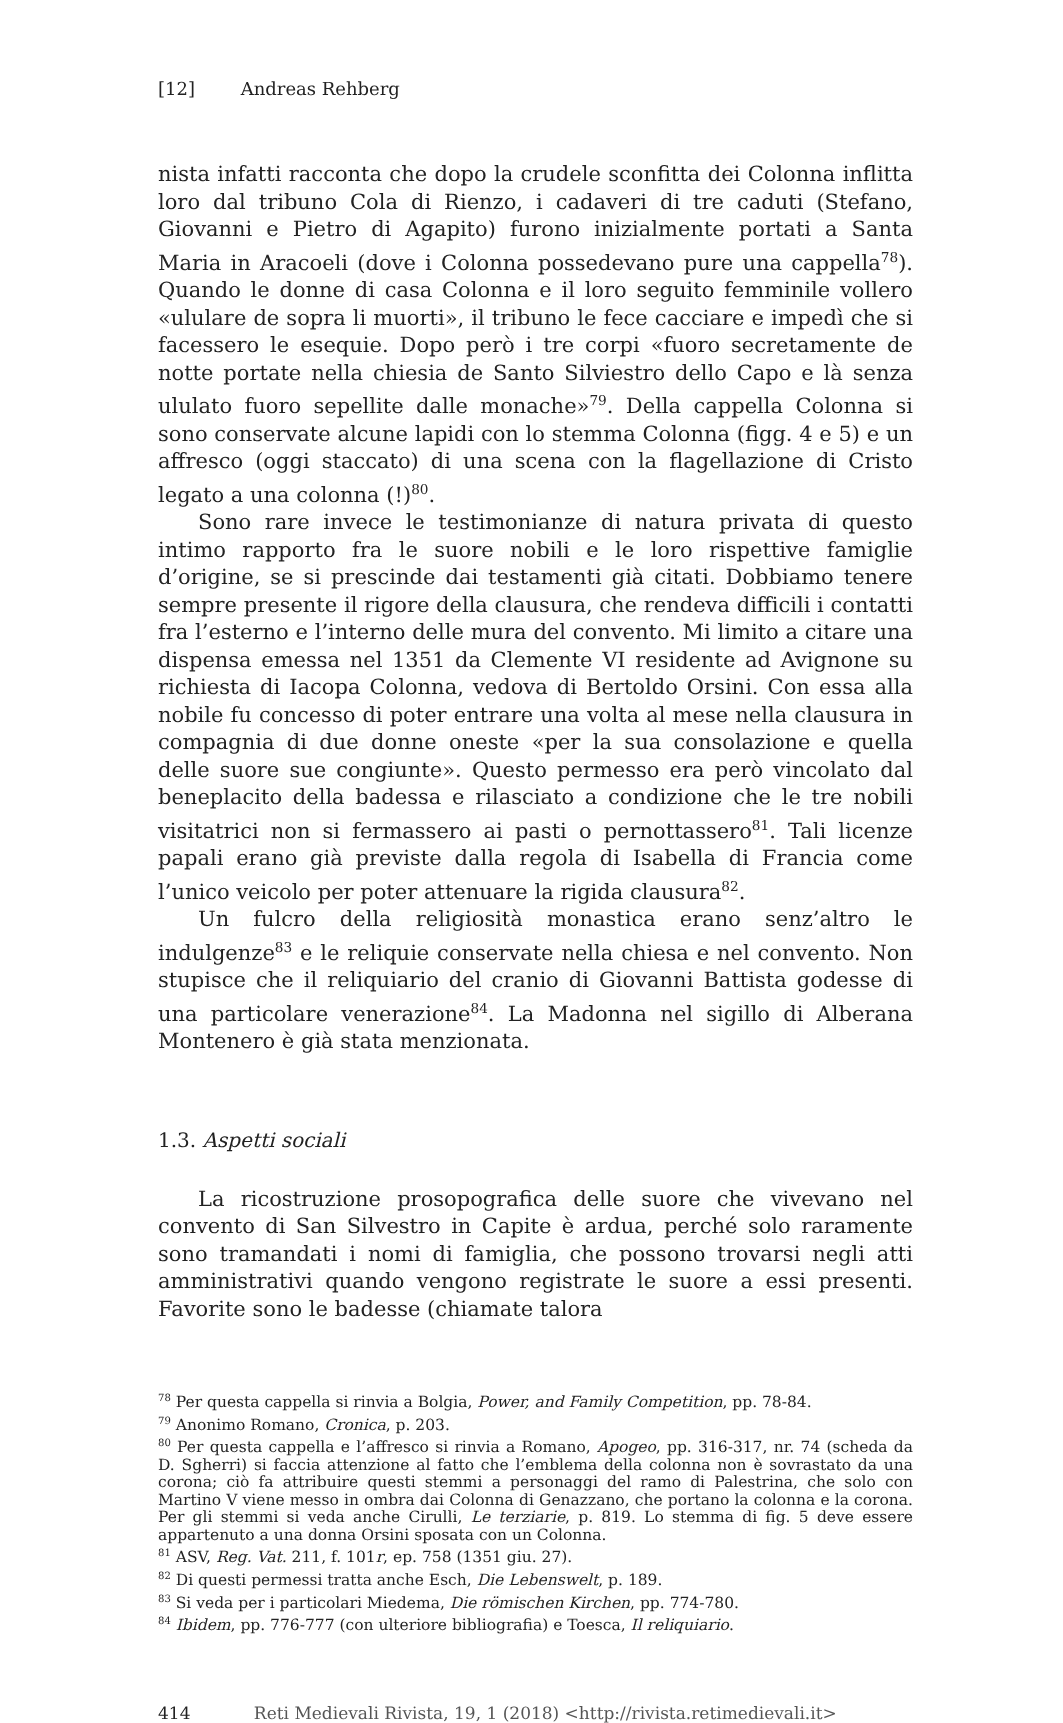[12] Andreas Rehberg
nista infatti racconta che dopo la crudele sconfitta dei Colonna inflitta loro dal tribuno Cola di Rienzo, i cadaveri di tre caduti (Stefano, Giovanni e Pietro di Agapito) furono inizialmente portati a Santa Maria in Aracoeli (dove i Colonna possedevano pure una cappella<sup>78</sup>). Quando le donne di casa Colonna e il loro seguito femminile vollero «ululare de sopra li muorti», il tribuno le fece cacciare e impedì che si facessero le esequie. Dopo però i tre corpi «fuoro secretamente de notte portate nella chiesia de Santo Silviestro dello Capo e là senza ululato fuoro sepellite dalle monache»<sup>79</sup>. Della cappella Colonna si sono conservate alcune lapidi con lo stemma Colonna (figg. 4 e 5) e un affresco (oggi staccato) di una scena con la flagellazione di Cristo legato a una colonna (!)<sup>80</sup>.
Sono rare invece le testimonianze di natura privata di questo intimo rapporto fra le suore nobili e le loro rispettive famiglie d’origine, se si prescinde dai testamenti già citati. Dobbiamo tenere sempre presente il rigore della clausura, che rendeva difficili i contatti fra l’esterno e l’interno delle mura del convento. Mi limito a citare una dispensa emessa nel 1351 da Clemente VI residente ad Avignone su richiesta di Iacopa Colonna, vedova di Bertoldo Orsini. Con essa alla nobile fu concesso di poter entrare una volta al mese nella clausura in compagnia di due donne oneste «per la sua consolazione e quella delle suore sue congiunte». Questo permesso era però vincolato dal beneplacito della badessa e rilasciato a condizione che le tre nobili visitatrici non si fermassero ai pasti o pernottassero<sup>81</sup>. Tali licenze papali erano già previste dalla regola di Isabella di Francia come l’unico veicolo per poter attenuare la rigida clausura<sup>82</sup>.
Un fulcro della religiosità monastica erano senz’altro le indulgenze<sup>83</sup> e le reliquie conservate nella chiesa e nel convento. Non stupisce che il reliquiario del cranio di Giovanni Battista godesse di una particolare venerazione<sup>84</sup>. La Madonna nel sigillo di Alberana Montenero è già stata menzionata.
1.3. Aspetti sociali
La ricostruzione prosopografica delle suore che vivevano nel convento di San Silvestro in Capite è ardua, perché solo raramente sono tramandati i nomi di famiglia, che possono trovarsi negli atti amministrativi quando vengono registrate le suore a essi presenti. Favorite sono le badesse (chiamate talora
<sup>78</sup> Per questa cappella si rinvia a Bolgia, Power, and Family Competition, pp. 78-84.
<sup>79</sup> Anonimo Romano, Cronica, p. 203.
<sup>80</sup> Per questa cappella e l’affresco si rinvia a Romano, Apogeo, pp. 316-317, nr. 74 (scheda da D. Sgherri) si faccia attenzione al fatto che l’emblema della colonna non è sovrastato da una corona; ciò fa attribuire questi stemmi a personaggi del ramo di Palestrina, che solo con Martino V viene messo in ombra dai Colonna di Genazzano, che portano la colonna e la corona. Per gli stemmi si veda anche Cirulli, Le terziarie, p. 819. Lo stemma di fig. 5 deve essere appartenuto a una donna Orsini sposata con un Colonna.
<sup>81</sup> ASV, Reg. Vat. 211, f. 101r, ep. 758 (1351 giu. 27).
<sup>82</sup> Di questi permessi tratta anche Esch, Die Lebenswelt, p. 189.
<sup>83</sup> Si veda per i particolari Miedema, Die römischen Kirchen, pp. 774-780.
<sup>84</sup> Ibidem, pp. 776-777 (con ulteriore bibliografia) e Toesca, Il reliquiario.
414 Reti Medievali Rivista, 19, 1 (2018) <http://rivista.retimedievali.it>